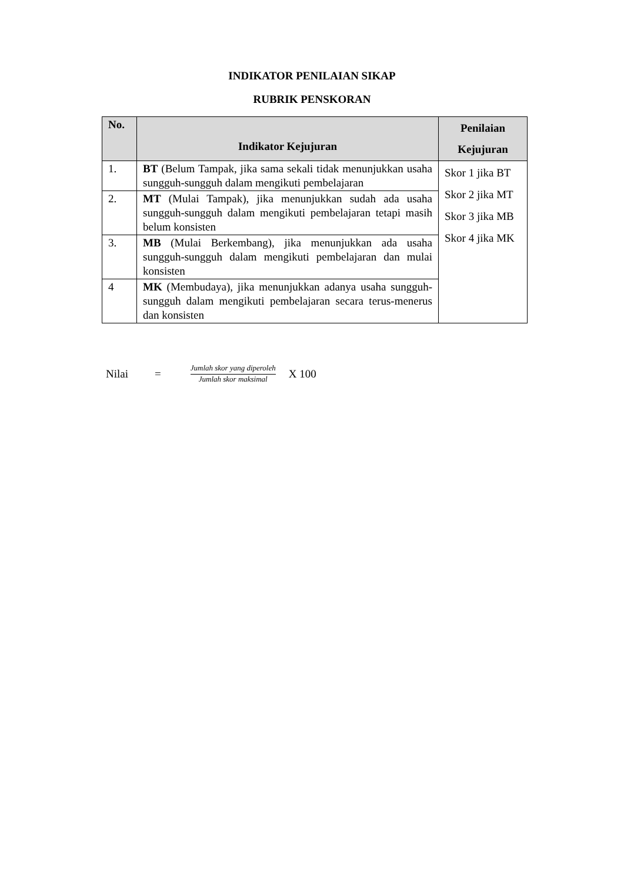INDIKATOR PENILAIAN SIKAP
RUBRIK PENSKORAN
| No. | Indikator Kejujuran | Penilaian Kejujuran |
| --- | --- | --- |
| 1. | BT (Belum Tampak, jika sama sekali tidak menunjukkan usaha sungguh-sungguh dalam mengikuti pembelajaran | Skor 1 jika BT Skor 2 jika MT Skor 3 jika MB Skor 4 jika MK |
| 2. | MT (Mulai Tampak), jika menunjukkan sudah ada usaha sungguh-sungguh dalam mengikuti pembelajaran tetapi masih belum konsisten | |
| 3. | MB (Mulai Berkembang), jika menunjukkan ada usaha sungguh-sungguh dalam mengikuti pembelajaran dan mulai konsisten | |
| 4 | MK (Membudaya), jika menunjukkan adanya usaha sungguh-sungguh dalam mengikuti pembelajaran secara terus-menerus dan konsisten | |
Nilai = Jumlah skor yang diperoleh Jumlah skor maksimal X 100